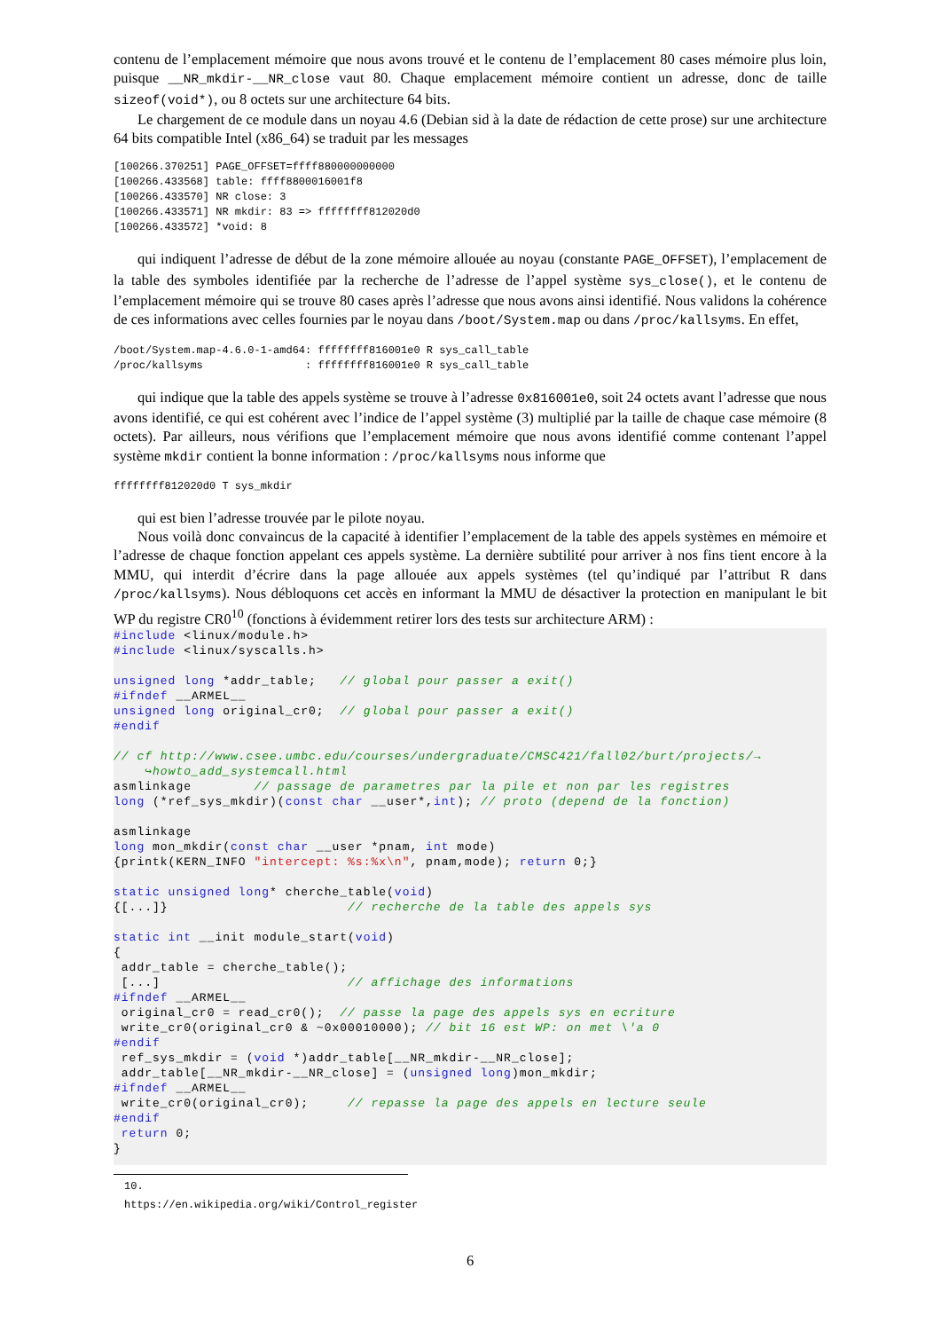contenu de l’emplacement mémoire que nous avons trouvé et le contenu de l’emplacement 80 cases mémoire plus loin, puisque __NR_mkdir-__NR_close vaut 80. Chaque emplacement mémoire contient un adresse, donc de taille sizeof(void*), ou 8 octets sur une architecture 64 bits.
Le chargement de ce module dans un noyau 4.6 (Debian sid à la date de rédaction de cette prose) sur une architecture 64 bits compatible Intel (x86_64) se traduit par les messages
[100266.370251] PAGE_OFFSET=ffff880000000000
[100266.433568] table: ffff8800016001f8
[100266.433570] NR close: 3
[100266.433571] NR mkdir: 83 => ffffffff812020d0
[100266.433572] *void: 8
qui indiquent l’adresse de début de la zone mémoire allouée au noyau (constante PAGE_OFFSET), l’emplacement de la table des symboles identifiée par la recherche de l’adresse de l’appel système sys_close(), et le contenu de l’emplacement mémoire qui se trouve 80 cases après l’adresse que nous avons ainsi identifié. Nous validons la cohérence de ces informations avec celles fournies par le noyau dans /boot/System.map ou dans /proc/kallsyms. En effet,
/boot/System.map-4.6.0-1-amd64: ffffffff816001e0 R sys_call_table
/proc/kallsyms                : ffffffff816001e0 R sys_call_table
qui indique que la table des appels système se trouve à l’adresse 0x816001e0, soit 24 octets avant l’adresse que nous avons identifié, ce qui est cohérent avec l’indice de l’appel système (3) multiplié par la taille de chaque case mémoire (8 octets). Par ailleurs, nous vérifions que l’emplacement mémoire que nous avons identifié comme contenant l’appel système mkdir contient la bonne information : /proc/kallsyms nous informe que
ffffffff812020d0 T sys_mkdir
qui est bien l’adresse trouvée par le pilote noyau.
Nous voilà donc convaincus de la capacité à identifier l’emplacement de la table des appels systèmes en mémoire et l’adresse de chaque fonction appelant ces appels système. La dernière subtilité pour arriver à nos fins tient encore à la MMU, qui interdit d’écrire dans la page allouée aux appels systèmes (tel qu’indiqué par l’attribut R dans /proc/kallsyms). Nous débloquons cet accès en informant la MMU de désactiver la protection en manipulant le bit WP du registre CR0<sup>10</sup> (fonctions à évidemment retirer lors des tests sur architecture ARM) :
#include <linux/module.h>
#include <linux/syscalls.h>

unsigned long *addr_table;   // global pour passer a exit()
#ifndef __ARMEL__
unsigned long original_cr0;  // global pour passer a exit()
#endif

// cf http://www.csee.umbc.edu/courses/undergraduate/CMSC421/fall02/burt/projects/→
    ↪howto_add_systemcall.html
asmlinkage        // passage de parametres par la pile et non par les registres
long (*ref_sys_mkdir)(const char __user*,int); // proto (depend de la fonction)

asmlinkage
long mon_mkdir(const char __user *pnam, int mode)
{printk(KERN_INFO "intercept: %s:%x\n", pnam,mode); return 0;}

static unsigned long* cherche_table(void)
{[...]}                       // recherche de la table des appels sys

static int __init module_start(void)
{
 addr_table = cherche_table();
 [...]                        // affichage des informations
#ifndef __ARMEL__
 original_cr0 = read_cr0();  // passe la page des appels sys en ecriture
 write_cr0(original_cr0 & ~0x00010000); // bit 16 est WP: on met \'a 0
#endif
 ref_sys_mkdir = (void *)addr_table[__NR_mkdir-__NR_close];
 addr_table[__NR_mkdir-__NR_close] = (unsigned long)mon_mkdir;
#ifndef __ARMEL__
 write_cr0(original_cr0);     // repasse la page des appels en lecture seule
#endif
 return 0;
}
10. https://en.wikipedia.org/wiki/Control_register
6